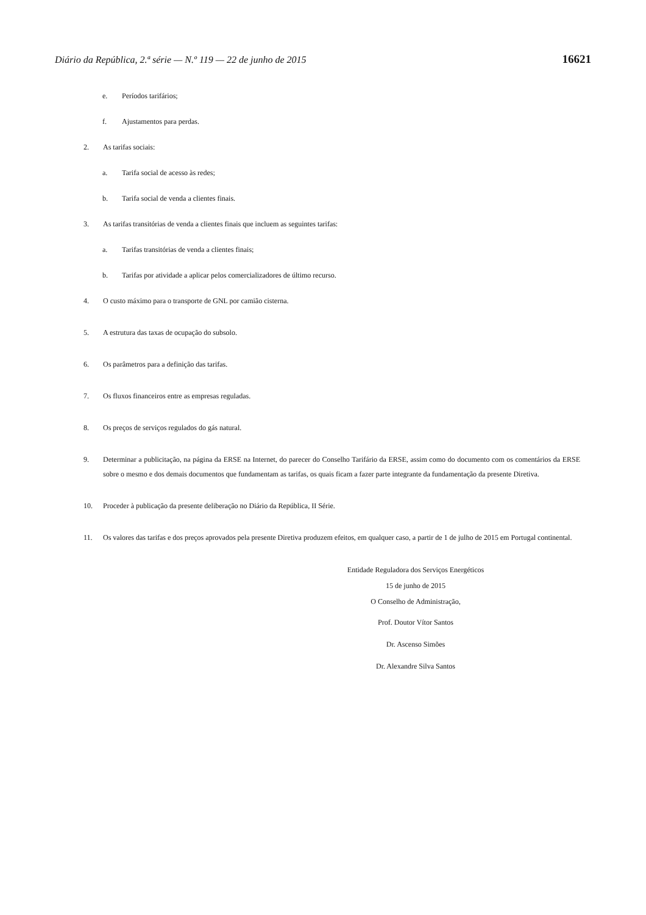Diário da República, 2.ª série — N.º 119 — 22 de junho de 2015 16621
e. Períodos tarifários;
f. Ajustamentos para perdas.
2. As tarifas sociais:
a. Tarifa social de acesso às redes;
b. Tarifa social de venda a clientes finais.
3. As tarifas transitórias de venda a clientes finais que incluem as seguintes tarifas:
a. Tarifas transitórias de venda a clientes finais;
b. Tarifas por atividade a aplicar pelos comercializadores de último recurso.
4. O custo máximo para o transporte de GNL por camião cisterna.
5. A estrutura das taxas de ocupação do subsolo.
6. Os parâmetros para a definição das tarifas.
7. Os fluxos financeiros entre as empresas reguladas.
8. Os preços de serviços regulados do gás natural.
9. Determinar a publicitação, na página da ERSE na Internet, do parecer do Conselho Tarifário da ERSE, assim como do documento com os comentários da ERSE sobre o mesmo e dos demais documentos que fundamentam as tarifas, os quais ficam a fazer parte integrante da fundamentação da presente Diretiva.
10. Proceder à publicação da presente deliberação no Diário da República, II Série.
11. Os valores das tarifas e dos preços aprovados pela presente Diretiva produzem efeitos, em qualquer caso, a partir de 1 de julho de 2015 em Portugal continental.
Entidade Reguladora dos Serviços Energéticos
15 de junho de 2015
O Conselho de Administração,
Prof. Doutor Vítor Santos
Dr. Ascenso Simões
Dr. Alexandre Silva Santos